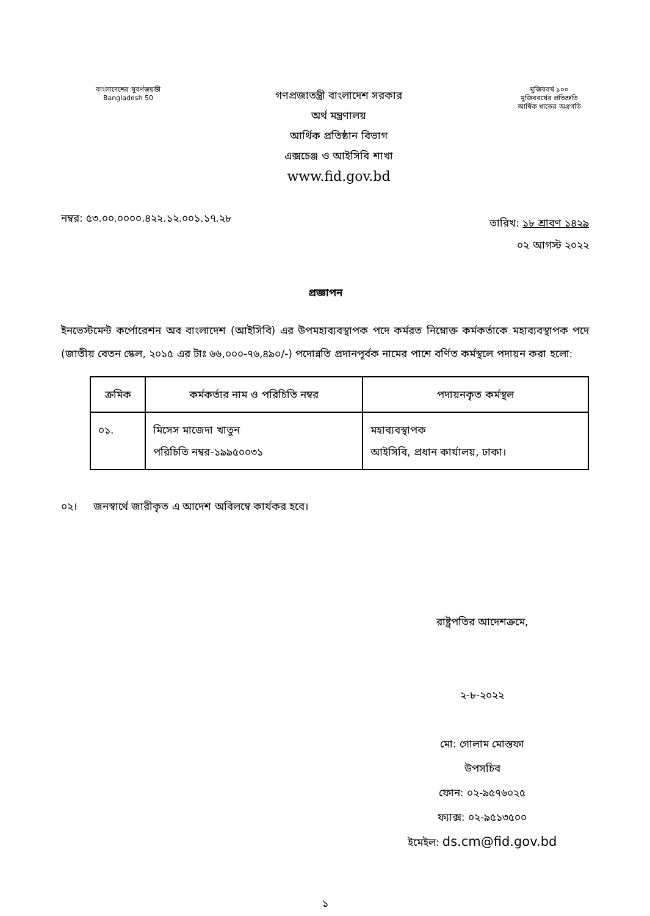বাংলাদেশের সুবর্ণজয়ন্তী
Bangladesh 50
গণপ্রজাতন্ত্রী বাংলাদেশ সরকার
অর্থ মন্ত্রণালয়
আর্থিক প্রতিষ্ঠান বিভাগ
এক্সচেঞ্জ ও আইসিবি শাখা
www.fid.gov.bd
মুজিববর্ষ ১০০
মুজিববর্ষের প্রতিশ্রুতি
আর্থিক খাতের অগ্রগতি
নম্বর: ৫৩.০০.০০০০.৪২২.১২.০০১.১৭.২৮
তারিখ: ১৮ শ্রাবণ ১৪২৯
০২ আগস্ট ২০২২
প্রজ্ঞাপন
ইনভেস্টমেন্ট কর্পোরেশন অব বাংলাদেশ (আইসিবি) এর উপমহাব্যবস্থাপক পদে কর্মরত নিম্নোক্ত কর্মকর্তাকে মহাব্যবস্থাপক পদে (জাতীয় বেতন স্কেল, ২০১৫ এর টাঃ ৬৬,০০০-৭৬,৪৯০/-) পদোন্নতি প্রদানপূর্বক নামের পাশে বর্ণিত কর্মস্থলে পদায়ন করা হলো:
| ক্রমিক | কর্মকর্তার নাম ও পরিচিতি নম্বর | পদায়নকৃত কর্মস্থল |
| --- | --- | --- |
| ০১. | মিসেস মাজেদা খাতুন পরিচিতি নম্বর-১৯৯৫০০৩১ | মহাব্যবস্থাপক আইসিবি, প্রধান কার্যালয়, ঢাকা। |
০২। জনস্বার্থে জারীকৃত এ আদেশ অবিলম্বে কার্যকর হবে।
রাষ্ট্রপতির আদেশক্রমে,
২-৮-২০২২
মো: গোলাম মোস্তফা
উপসচিব
ফোন: ০২-৯৫৭৬০২৫
ফ্যাক্স: ০২-৯৫১৩৫০০
ইমেইল: ds.cm@fid.gov.bd
১